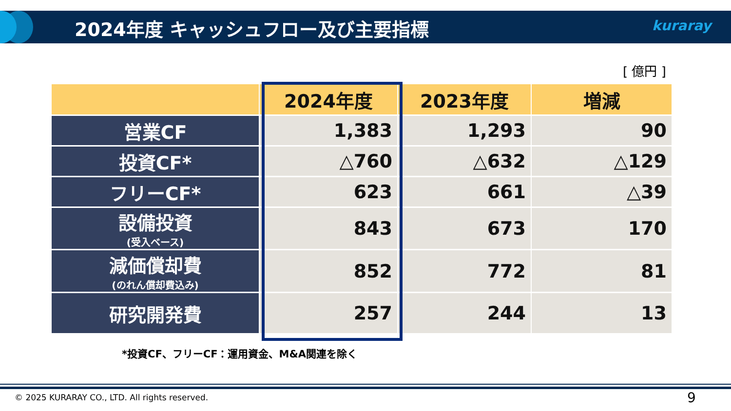2024年度 キャッシュフロー及び主要指標
kuraray
[ 億円 ]
| | 2024年度 | 2023年度 | 増減 |
| --- | --- | --- | --- |
| 営業CF | 1,383 | 1,293 | 90 |
| 投資CF* | △760 | △632 | △129 |
| フリーCF* | 623 | 661 | △39 |
| 設備投資 (受入ベース) | 843 | 673 | 170 |
| 減価償却費 (のれん償却費込み) | 852 | 772 | 81 |
| 研究開発費 | 257 | 244 | 13 |
*投資CF、フリーCF：運用資金、M&A関連を除く
© 2025 KURARAY CO., LTD. All rights reserved.
9